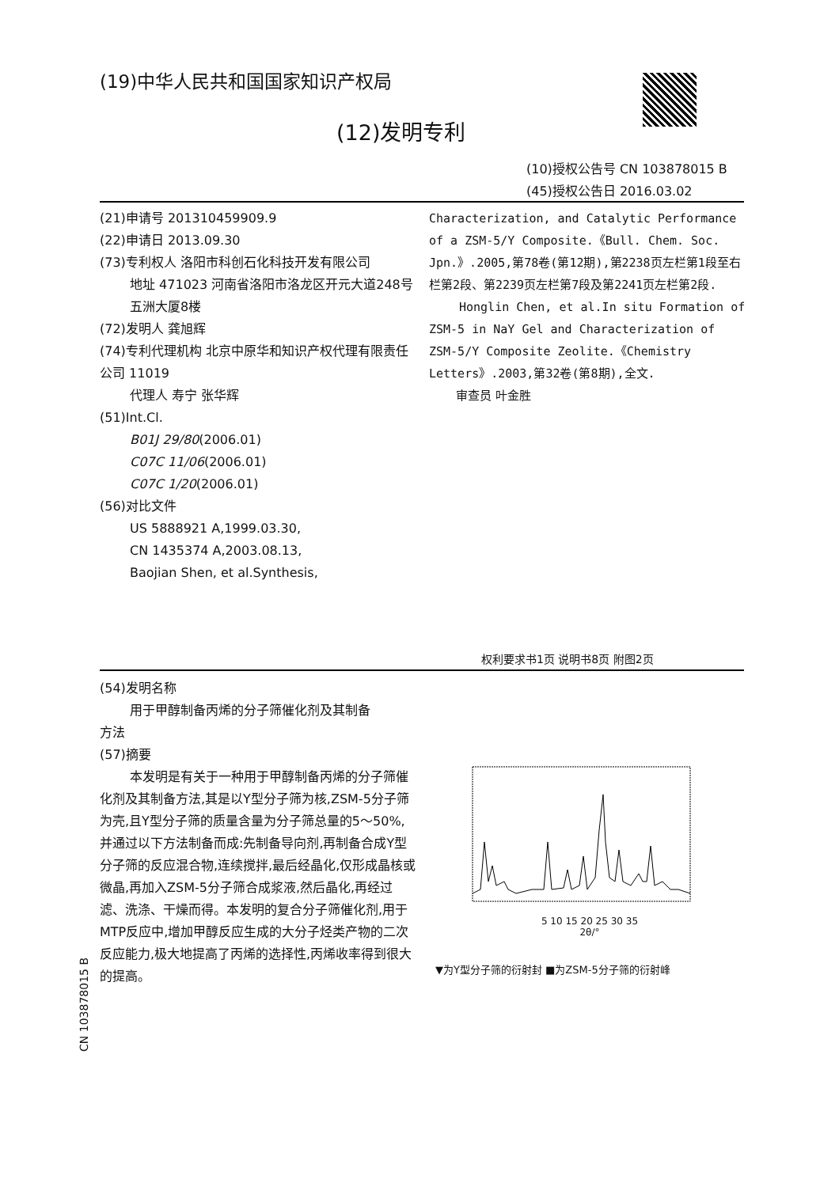(19)中华人民共和国国家知识产权局
(12)发明专利
(10)授权公告号 CN 103878015 B
(45)授权公告日 2016.03.02
(21)申请号 201310459909.9
(22)申请日 2013.09.30
(73)专利权人 洛阳市科创石化科技开发有限公司
地址 471023 河南省洛阳市洛龙区开元大道248号五洲大厦8楼
(72)发明人 龚旭辉
(74)专利代理机构 北京中原华和知识产权代理有限责任公司 11019
代理人 寿宁 张华辉
(51)Int.Cl.
B01J 29/80(2006.01)
C07C 11/06(2006.01)
C07C 1/20(2006.01)
(56)对比文件
US 5888921 A,1999.03.30,
CN 1435374 A,2003.08.13,
Baojian Shen, et al.Synthesis,
Characterization, and Catalytic Performance of a ZSM-5/Y Composite.《Bull. Chem. Soc. Jpn.》.2005,第78卷(第12期),第2238页左栏第1段至右栏第2段、第2239页左栏第7段及第2241页左栏第2段.
Honglin Chen, et al.In situ Formation of ZSM-5 in NaY Gel and Characterization of ZSM-5/Y Composite Zeolite.《Chemistry Letters》.2003,第32卷(第8期),全文.
审查员 叶金胜
权利要求书1页 说明书8页 附图2页
(54)发明名称
用于甲醇制备丙烯的分子筛催化剂及其制备
方法
(57)摘要
本发明是有关于一种用于甲醇制备丙烯的分子筛催化剂及其制备方法,其是以Y型分子筛为核,ZSM-5分子筛为壳,且Y型分子筛的质量含量为分子筛总量的5～50%,并通过以下方法制备而成:先制备导向剂,再制备合成Y型分子筛的反应混合物,连续搅拌,最后经晶化,仅形成晶核或微晶,再加入ZSM-5分子筛合成浆液,然后晶化,再经过滤、洗涤、干燥而得。本发明的复合分子筛催化剂,用于MTP反应中,增加甲醇反应生成的大分子烃类产物的二次反应能力,极大地提高了丙烯的选择性,丙烯收率得到很大的提高。
5 10 15 20 25 30 35
2θ/°
▼为Y型分子筛的衍射封 ■为ZSM-5分子筛的衍射峰
CN 103878015 B